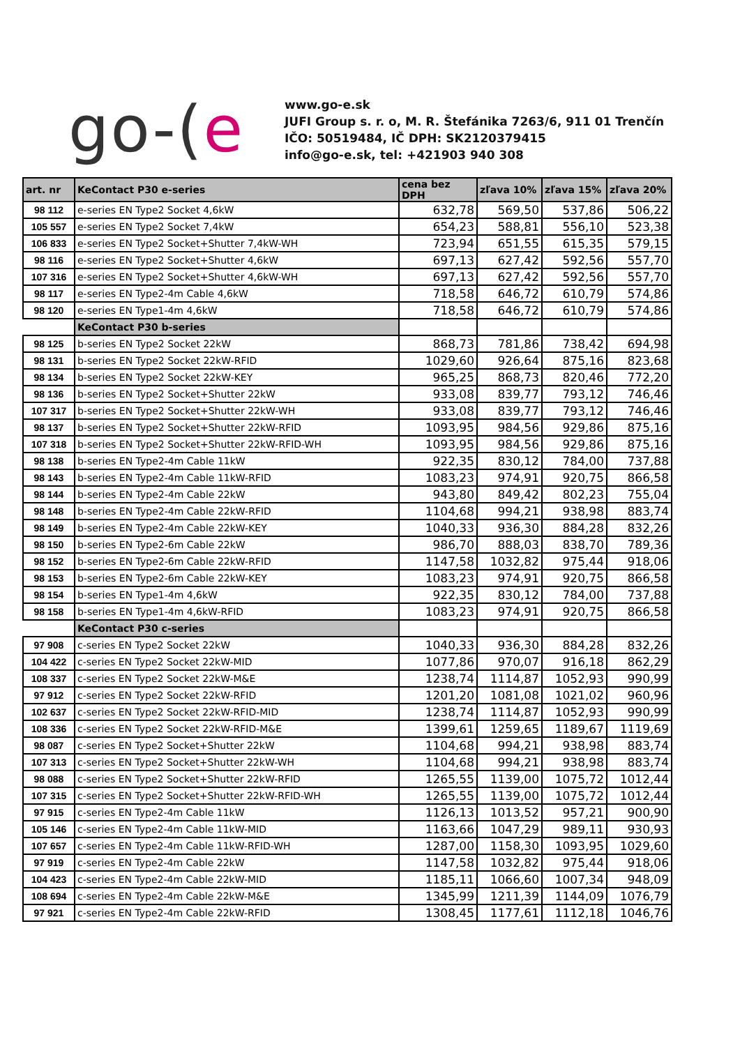go-(e
www.go-e.sk
JUFI Group s. r. o, M. R. Štefánika 7263/6, 911 01 Trenčín
IČO: 50519484, IČ DPH: SK2120379415
info@go-e.sk, tel: +421903 940 308
| art. nr | KeContact P30 e-series | cena bez DPH | zľava 10% | zľava 15% | zľava 20% |
| --- | --- | --- | --- | --- | --- |
| 98 112 | e-series EN Type2 Socket 4,6kW | 632,78 | 569,50 | 537,86 | 506,22 |
| 105 557 | e-series EN Type2 Socket 7,4kW | 654,23 | 588,81 | 556,10 | 523,38 |
| 106 833 | e-series EN Type2 Socket+Shutter 7,4kW-WH | 723,94 | 651,55 | 615,35 | 579,15 |
| 98 116 | e-series EN Type2 Socket+Shutter 4,6kW | 697,13 | 627,42 | 592,56 | 557,70 |
| 107 316 | e-series EN Type2 Socket+Shutter 4,6kW-WH | 697,13 | 627,42 | 592,56 | 557,70 |
| 98 117 | e-series EN Type2-4m Cable 4,6kW | 718,58 | 646,72 | 610,79 | 574,86 |
| 98 120 | e-series EN Type1-4m 4,6kW | 718,58 | 646,72 | 610,79 | 574,86 |
| | KeContact P30 b-series | | | | |
| 98 125 | b-series EN Type2 Socket 22kW | 868,73 | 781,86 | 738,42 | 694,98 |
| 98 131 | b-series EN Type2 Socket 22kW-RFID | 1029,60 | 926,64 | 875,16 | 823,68 |
| 98 134 | b-series EN Type2 Socket 22kW-KEY | 965,25 | 868,73 | 820,46 | 772,20 |
| 98 136 | b-series EN Type2 Socket+Shutter 22kW | 933,08 | 839,77 | 793,12 | 746,46 |
| 107 317 | b-series EN Type2 Socket+Shutter 22kW-WH | 933,08 | 839,77 | 793,12 | 746,46 |
| 98 137 | b-series EN Type2 Socket+Shutter 22kW-RFID | 1093,95 | 984,56 | 929,86 | 875,16 |
| 107 318 | b-series EN Type2 Socket+Shutter 22kW-RFID-WH | 1093,95 | 984,56 | 929,86 | 875,16 |
| 98 138 | b-series EN Type2-4m Cable 11kW | 922,35 | 830,12 | 784,00 | 737,88 |
| 98 143 | b-series EN Type2-4m Cable 11kW-RFID | 1083,23 | 974,91 | 920,75 | 866,58 |
| 98 144 | b-series EN Type2-4m Cable 22kW | 943,80 | 849,42 | 802,23 | 755,04 |
| 98 148 | b-series EN Type2-4m Cable 22kW-RFID | 1104,68 | 994,21 | 938,98 | 883,74 |
| 98 149 | b-series EN Type2-4m Cable 22kW-KEY | 1040,33 | 936,30 | 884,28 | 832,26 |
| 98 150 | b-series EN Type2-6m Cable 22kW | 986,70 | 888,03 | 838,70 | 789,36 |
| 98 152 | b-series EN Type2-6m Cable 22kW-RFID | 1147,58 | 1032,82 | 975,44 | 918,06 |
| 98 153 | b-series EN Type2-6m Cable 22kW-KEY | 1083,23 | 974,91 | 920,75 | 866,58 |
| 98 154 | b-series EN Type1-4m 4,6kW | 922,35 | 830,12 | 784,00 | 737,88 |
| 98 158 | b-series EN Type1-4m 4,6kW-RFID | 1083,23 | 974,91 | 920,75 | 866,58 |
| | KeContact P30 c-series | | | | |
| 97 908 | c-series EN Type2 Socket 22kW | 1040,33 | 936,30 | 884,28 | 832,26 |
| 104 422 | c-series EN Type2 Socket 22kW-MID | 1077,86 | 970,07 | 916,18 | 862,29 |
| 108 337 | c-series EN Type2 Socket 22kW-M&E | 1238,74 | 1114,87 | 1052,93 | 990,99 |
| 97 912 | c-series EN Type2 Socket 22kW-RFID | 1201,20 | 1081,08 | 1021,02 | 960,96 |
| 102 637 | c-series EN Type2 Socket 22kW-RFID-MID | 1238,74 | 1114,87 | 1052,93 | 990,99 |
| 108 336 | c-series EN Type2 Socket 22kW-RFID-M&E | 1399,61 | 1259,65 | 1189,67 | 1119,69 |
| 98 087 | c-series EN Type2 Socket+Shutter 22kW | 1104,68 | 994,21 | 938,98 | 883,74 |
| 107 313 | c-series EN Type2 Socket+Shutter 22kW-WH | 1104,68 | 994,21 | 938,98 | 883,74 |
| 98 088 | c-series EN Type2 Socket+Shutter 22kW-RFID | 1265,55 | 1139,00 | 1075,72 | 1012,44 |
| 107 315 | c-series EN Type2 Socket+Shutter 22kW-RFID-WH | 1265,55 | 1139,00 | 1075,72 | 1012,44 |
| 97 915 | c-series EN Type2-4m Cable 11kW | 1126,13 | 1013,52 | 957,21 | 900,90 |
| 105 146 | c-series EN Type2-4m Cable 11kW-MID | 1163,66 | 1047,29 | 989,11 | 930,93 |
| 107 657 | c-series EN Type2-4m Cable 11kW-RFID-WH | 1287,00 | 1158,30 | 1093,95 | 1029,60 |
| 97 919 | c-series EN Type2-4m Cable 22kW | 1147,58 | 1032,82 | 975,44 | 918,06 |
| 104 423 | c-series EN Type2-4m Cable 22kW-MID | 1185,11 | 1066,60 | 1007,34 | 948,09 |
| 108 694 | c-series EN Type2-4m Cable 22kW-M&E | 1345,99 | 1211,39 | 1144,09 | 1076,79 |
| 97 921 | c-series EN Type2-4m Cable 22kW-RFID | 1308,45 | 1177,61 | 1112,18 | 1046,76 |